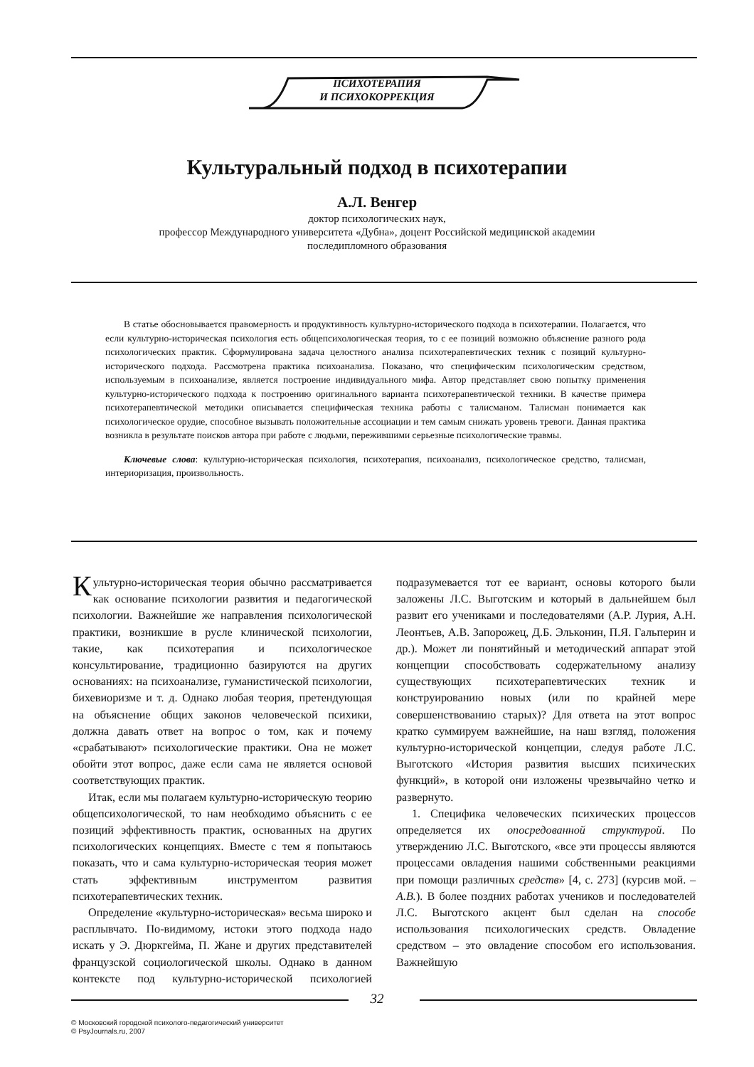ПСИХОТЕРАПИЯ
И ПСИХОКОРРЕКЦИЯ
Культуральный подход в психотерапии
А.Л. Венгер
доктор психологических наук,
профессор Международного университета «Дубна», доцент Российской медицинской академии
последипломного образования
В статье обосновывается правомерность и продуктивность культурно-исторического подхода в психотерапии. Полагается, что если культурно-историческая психология есть общепсихологическая теория, то с ее позиций возможно объяснение разного рода психологических практик. Сформулирована задача целостного анализа психотерапевтических техник с позиций культурно-исторического подхода. Рассмотрена практика психоанализа. Показано, что специфическим психологическим средством, используемым в психоанализе, является построение индивидуального мифа. Автор представляет свою попытку применения культурно-исторического подхода к построению оригинального варианта психотерапевтической техники. В качестве примера психотерапевтической методики описывается специфическая техника работы с талисманом. Талисман понимается как психологическое орудие, способное вызывать положительные ассоциации и тем самым снижать уровень тревоги. Данная практика возникла в результате поисков автора при работе с людьми, пережившими серьезные психологические травмы.
Ключевые слова: культурно-историческая психология, психотерапия, психоанализ, психологическое средство, талисман, интериоризация, произвольность.
Культурно-историческая теория обычно рассматривается как основание психологии развития и педагогической психологии. Важнейшие же направления психологической практики, возникшие в русле клинической психологии, такие, как психотерапия и психологическое консультирование, традиционно базируются на других основаниях: на психоанализе, гуманистической психологии, бихевиоризме и т. д. Однако любая теория, претендующая на объяснение общих законов человеческой психики, должна давать ответ на вопрос о том, как и почему «срабатывают» психологические практики. Она не может обойти этот вопрос, даже если сама не является основой соответствующих практик.
Итак, если мы полагаем культурно-историческую теорию общепсихологической, то нам необходимо объяснить с ее позиций эффективность практик, основанных на других психологических концепциях. Вместе с тем я попытаюсь показать, что и сама культурно-историческая теория может стать эффективным инструментом развития психотерапевтических техник.
Определение «культурно-историческая» весьма широко и расплывчато. По-видимому, истоки этого подхода надо искать у Э. Дюркгейма, П. Жане и других представителей французской социологической школы. Однако в данном контексте под культурно-исторической психологией подразумевается тот ее вариант, основы которого были заложены Л.С. Выготским и который в дальнейшем был развит его учениками и последователями (А.Р. Лурия, А.Н. Леонтьев, А.В. Запорожец, Д.Б. Эльконин, П.Я. Гальперин и др.). Может ли понятийный и методический аппарат этой концепции способствовать содержательному анализу существующих психотерапевтических техник и конструированию новых (или по крайней мере совершенствованию старых)? Для ответа на этот вопрос кратко суммируем важнейшие, на наш взгляд, положения культурно-исторической концепции, следуя работе Л.С. Выготского «История развития высших психических функций», в которой они изложены чрезвычайно четко и развернуто.
1. Специфика человеческих психических процессов определяется их опосредованной структурой. По утверждению Л.С. Выготского, «все эти процессы являются процессами овладения нашими собственными реакциями при помощи различных средств» [4, с. 273] (курсив мой. – А.В.). В более поздних работах учеников и последователей Л.С. Выготского акцент был сделан на способе использования психологических средств. Овладение средством – это овладение способом его использования. Важнейшую
32
© Московский городской психолого-педагогический университет
© PsyJournals.ru, 2007